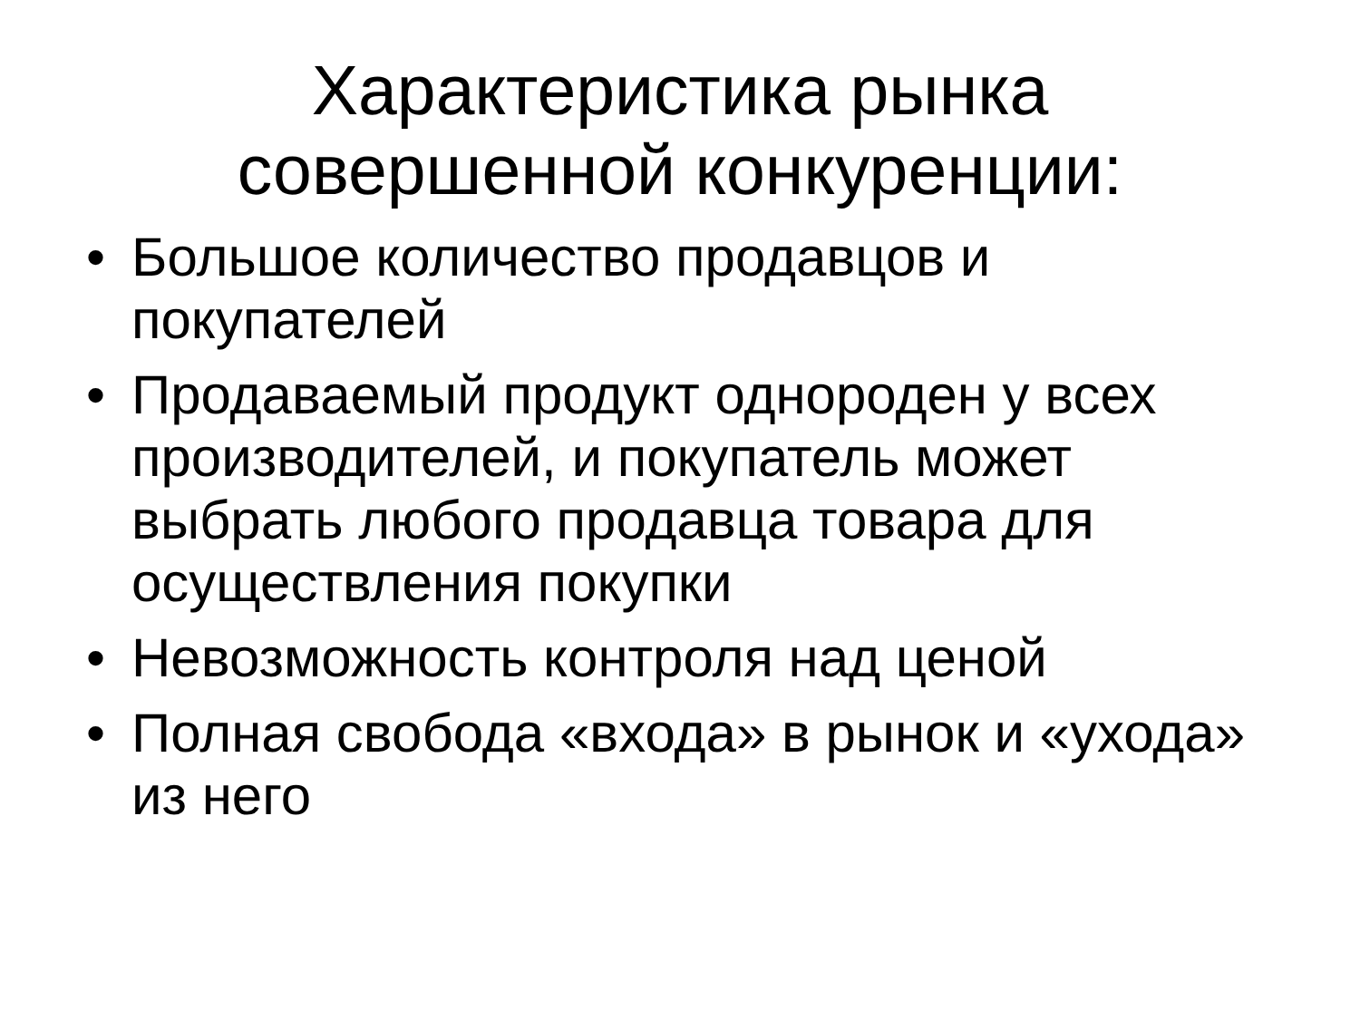Характеристика рынка
совершенной конкуренции:
• Большое количество продавцов и покупателей
• Продаваемый продукт однороден у всех производителей, и покупатель может выбрать любого продавца товара для осуществления покупки
• Невозможность контроля над ценой
• Полная свобода «входа» в рынок и «ухода» из него